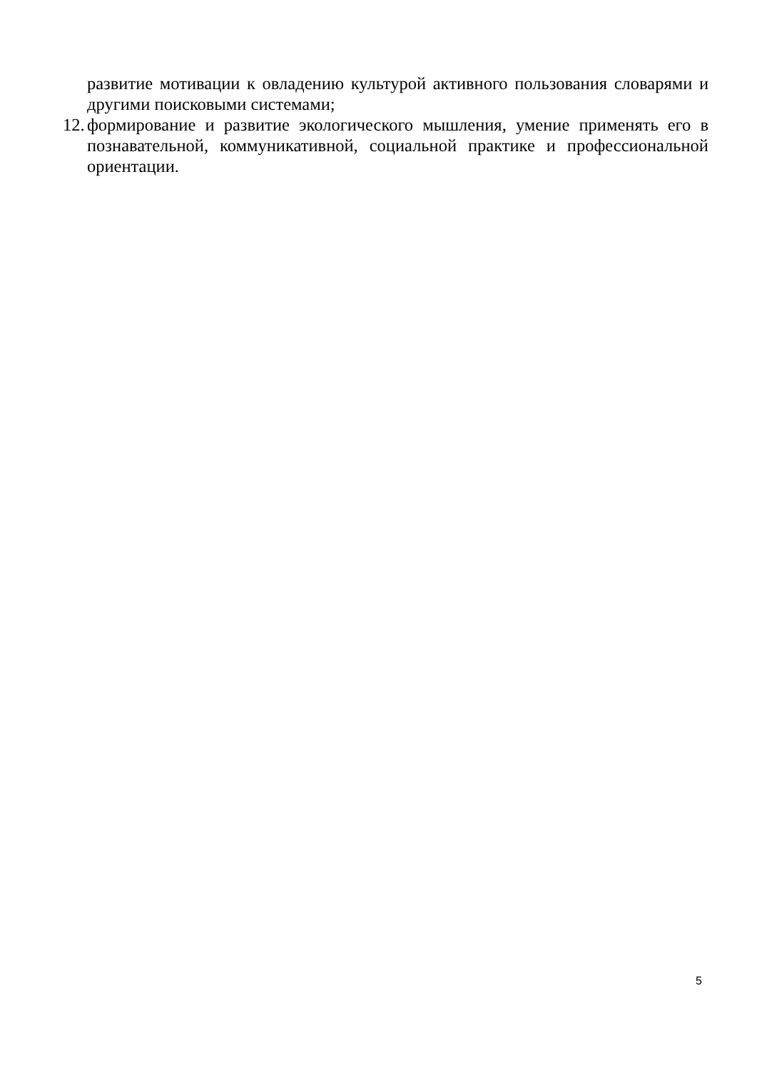развитие мотивации к овладению культурой активного пользования словарями и другими поисковыми системами;
12.
формирование и развитие экологического мышления, умение применять его в познавательной, коммуникативной, социальной практике и профессиональной ориентации.
5